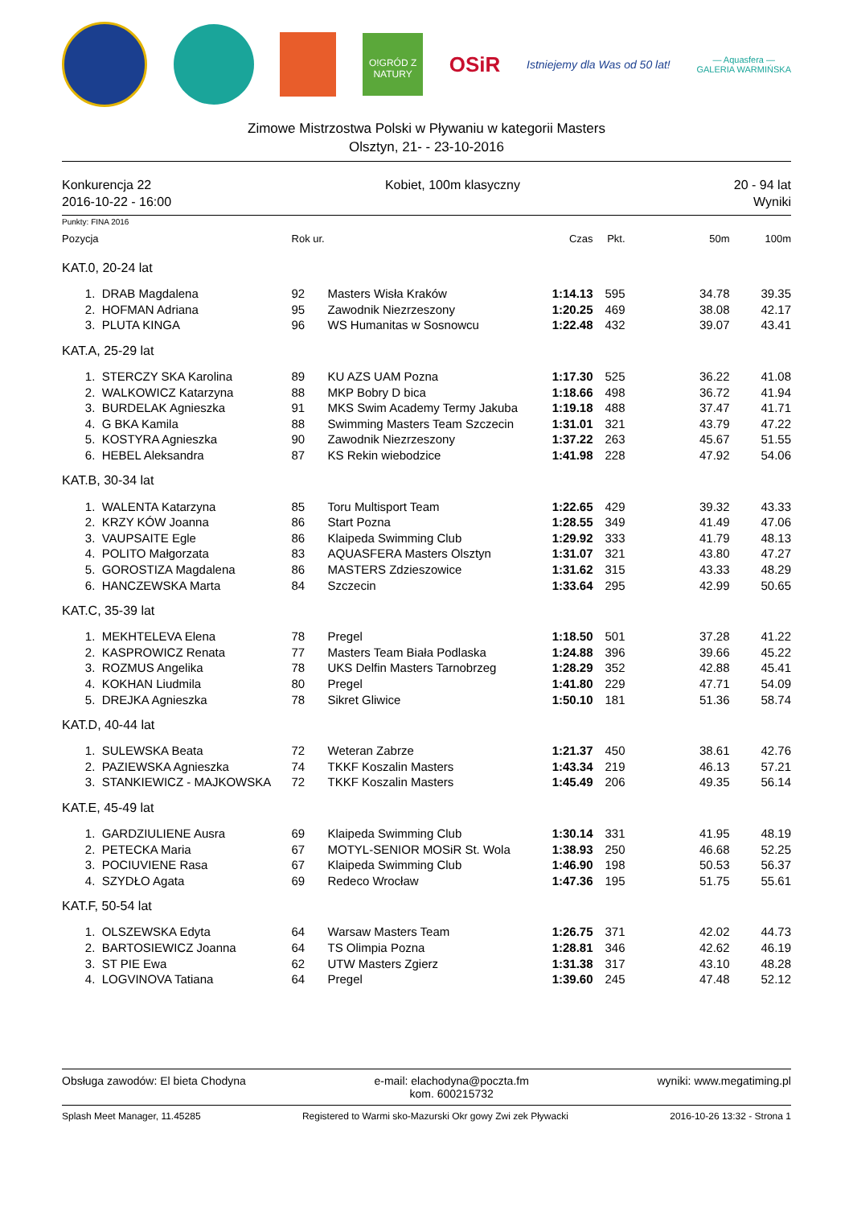O!GRÓD Z NATURY
OSiR
Istniejemy dla Was od 50 lat!
— Aquasfera —
GALERIA WARMIŃSKA
Zimowe Mistrzostwa Polski w Pływaniu w kategorii Masters
Olsztyn, 21- - 23-10-2016
Konkurencja 22
2016-10-22 - 16:00
Kobiet, 100m klasyczny 20 - 94 lat
Wyniki
Punkty: FINA 2016
| Pozycja | | Rok ur. | | Czas | Pkt. | 50m | 100m |
| --- | --- | --- | --- | --- | --- | --- | --- |
| KAT.0, 20-24 lat | | | | | | | |
| 1. | DRAB Magdalena | 92 | Masters Wisła Kraków | 1:14.13 | 595 | 34.78 | 39.35 |
| 2. | HOFMAN Adriana | 95 | Zawodnik Niezrzeszony | 1:20.25 | 469 | 38.08 | 42.17 |
| 3. | PLUTA KINGA | 96 | WS Humanitas w Sosnowcu | 1:22.48 | 432 | 39.07 | 43.41 |
| KAT.A, 25-29 lat | | | | | | | |
| 1. | STERCZY SKA Karolina | 89 | KU AZS UAM Pozna | 1:17.30 | 525 | 36.22 | 41.08 |
| 2. | WALKOWICZ Katarzyna | 88 | MKP Bobry D bica | 1:18.66 | 498 | 36.72 | 41.94 |
| 3. | BURDELAK Agnieszka | 91 | MKS Swim Academy Termy Jakuba | 1:19.18 | 488 | 37.47 | 41.71 |
| 4. | G BKA Kamila | 88 | Swimming Masters Team Szczecin | 1:31.01 | 321 | 43.79 | 47.22 |
| 5. | KOSTYRA Agnieszka | 90 | Zawodnik Niezrzeszony | 1:37.22 | 263 | 45.67 | 51.55 |
| 6. | HEBEL Aleksandra | 87 | KS Rekin wiebodzice | 1:41.98 | 228 | 47.92 | 54.06 |
| KAT.B, 30-34 lat | | | | | | | |
| 1. | WALENTA Katarzyna | 85 | Toru Multisport Team | 1:22.65 | 429 | 39.32 | 43.33 |
| 2. | KRZY KÓW Joanna | 86 | Start Pozna | 1:28.55 | 349 | 41.49 | 47.06 |
| 3. | VAUPSAITE Egle | 86 | Klaipeda Swimming Club | 1:29.92 | 333 | 41.79 | 48.13 |
| 4. | POLITO Małgorzata | 83 | AQUASFERA Masters Olsztyn | 1:31.07 | 321 | 43.80 | 47.27 |
| 5. | GOROSTIZA Magdalena | 86 | MASTERS Zdzieszowice | 1:31.62 | 315 | 43.33 | 48.29 |
| 6. | HANCZEWSKA Marta | 84 | Szczecin | 1:33.64 | 295 | 42.99 | 50.65 |
| KAT.C, 35-39 lat | | | | | | | |
| 1. | MEKHTELEVA Elena | 78 | Pregel | 1:18.50 | 501 | 37.28 | 41.22 |
| 2. | KASPROWICZ Renata | 77 | Masters Team Biała Podlaska | 1:24.88 | 396 | 39.66 | 45.22 |
| 3. | ROZMUS Angelika | 78 | UKS Delfin Masters Tarnobrzeg | 1:28.29 | 352 | 42.88 | 45.41 |
| 4. | KOKHAN Liudmila | 80 | Pregel | 1:41.80 | 229 | 47.71 | 54.09 |
| 5. | DREJKA Agnieszka | 78 | Sikret Gliwice | 1:50.10 | 181 | 51.36 | 58.74 |
| KAT.D, 40-44 lat | | | | | | | |
| 1. | SULEWSKA Beata | 72 | Weteran Zabrze | 1:21.37 | 450 | 38.61 | 42.76 |
| 2. | PAZIEWSKA Agnieszka | 74 | TKKF Koszalin Masters | 1:43.34 | 219 | 46.13 | 57.21 |
| 3. | STANKIEWICZ - MAJKOWSKA | 72 | TKKF Koszalin Masters | 1:45.49 | 206 | 49.35 | 56.14 |
| KAT.E, 45-49 lat | | | | | | | |
| 1. | GARDZIULIENE Ausra | 69 | Klaipeda Swimming Club | 1:30.14 | 331 | 41.95 | 48.19 |
| 2. | PETECKA Maria | 67 | MOTYL-SENIOR MOSiR St. Wola | 1:38.93 | 250 | 46.68 | 52.25 |
| 3. | POCIUVIENE Rasa | 67 | Klaipeda Swimming Club | 1:46.90 | 198 | 50.53 | 56.37 |
| 4. | SZYDŁO Agata | 69 | Redeco Wrocław | 1:47.36 | 195 | 51.75 | 55.61 |
| KAT.F, 50-54 lat | | | | | | | |
| 1. | OLSZEWSKA Edyta | 64 | Warsaw Masters Team | 1:26.75 | 371 | 42.02 | 44.73 |
| 2. | BARTOSIEWICZ Joanna | 64 | TS Olimpia Pozna | 1:28.81 | 346 | 42.62 | 46.19 |
| 3. | ST PIE Ewa | 62 | UTW Masters Zgierz | 1:31.38 | 317 | 43.10 | 48.28 |
| 4. | LOGVINOVA Tatiana | 64 | Pregel | 1:39.60 | 245 | 47.48 | 52.12 |
Obsługa zawodów: El bieta Chodyna
e-mail: elachodyna@poczta.fm
kom. 600215732
wyniki: www.megatiming.pl
Splash Meet Manager, 11.45285 Registered to Warmi sko-Mazurski Okr gowy Zwi zek Pływacki
2016-10-26 13:32 - Strona 1